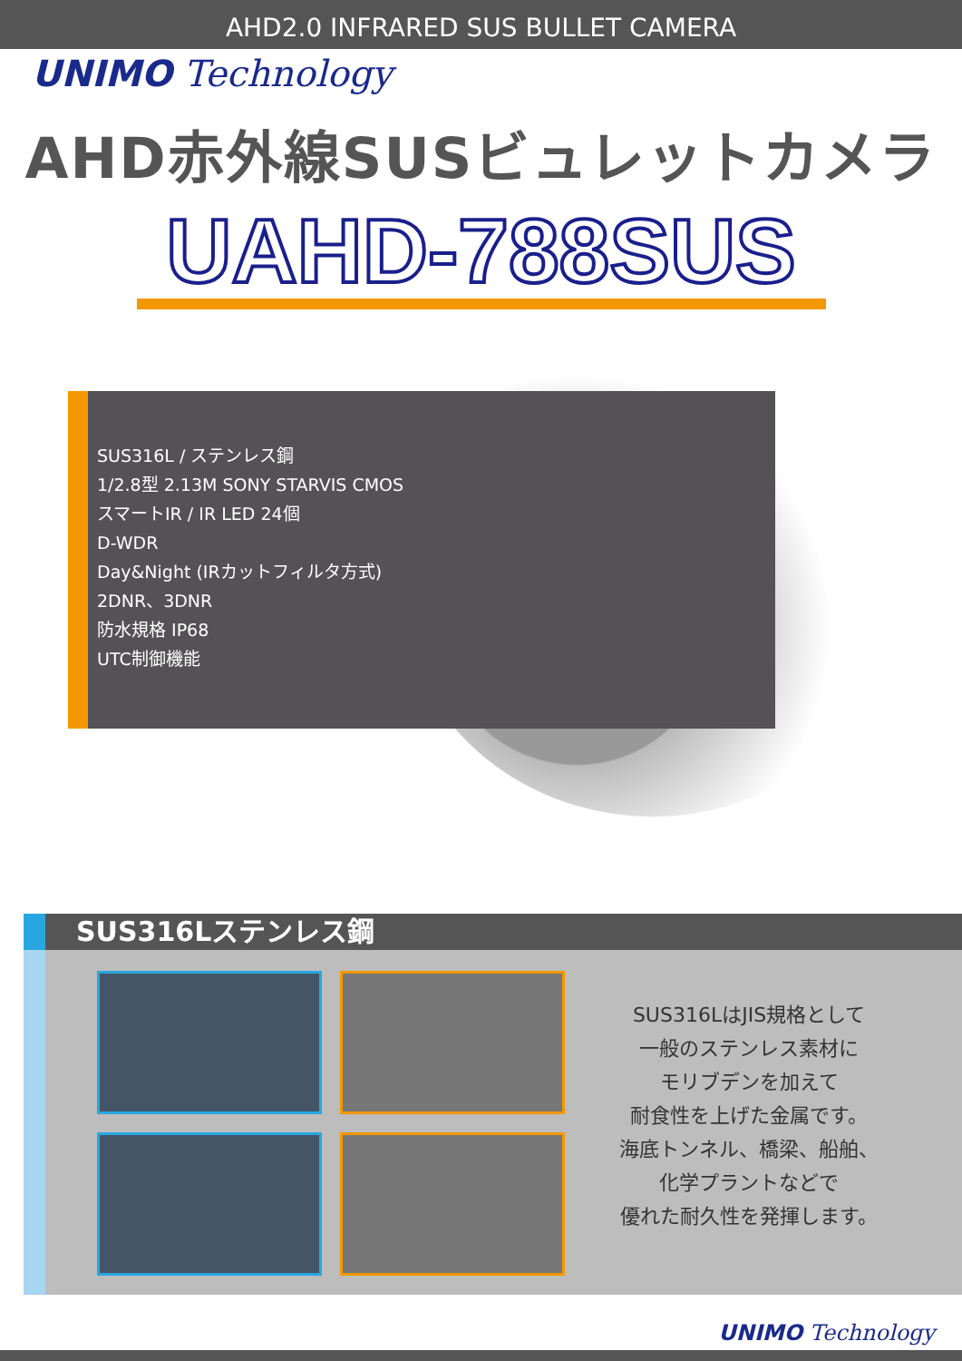AHD2.0 INFRARED SUS BULLET CAMERA
UNIMO Technology
AHD赤外線SUSビュレットカメラ
UAHD-788SUS
SUS316L / ステンレス鋼
1/2.8型 2.13M SONY STARVIS CMOS
スマートIR / IR LED 24個
D-WDR
Day&Night (IRカットフィルタ方式)
2DNR、3DNR
防水規格 IP68
UTC制御機能
SUS316Lステンレス鋼
SUS316LはJIS規格として
一般のステンレス素材に
モリブデンを加えて
耐食性を上げた金属です。
海底トンネル、橋梁、船舶、
化学プラントなどで
優れた耐久性を発揮します。
UNIMO Technology